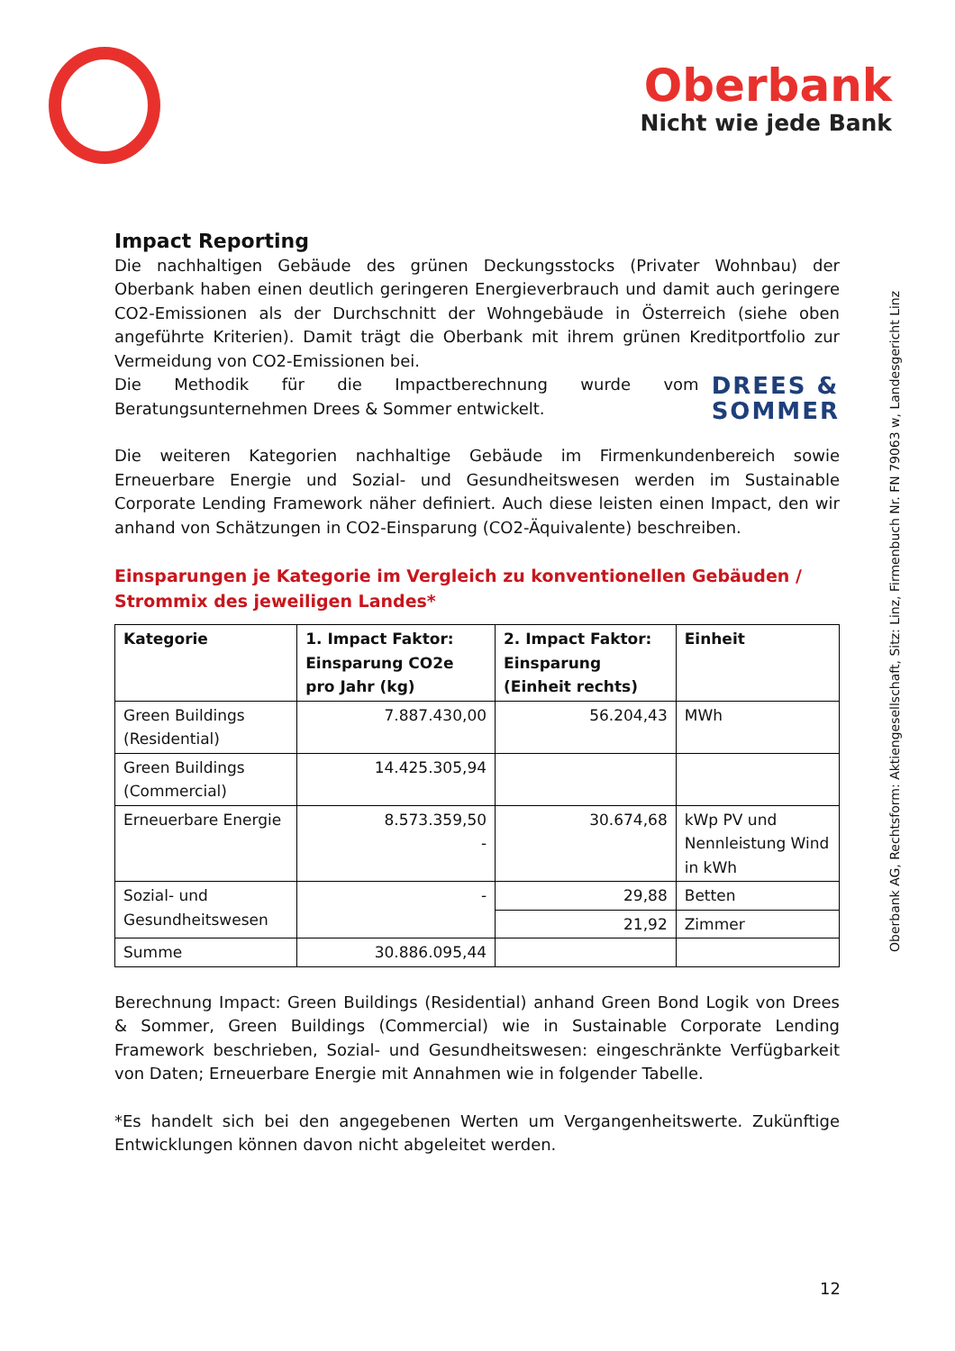Oberbank
Nicht wie jede Bank
Impact Reporting
Die nachhaltigen Gebäude des grünen Deckungsstocks (Privater Wohnbau) der Oberbank haben einen deutlich geringeren Energieverbrauch und damit auch geringere CO2-Emissionen als der Durchschnitt der Wohngebäude in Österreich (siehe oben angeführte Kriterien). Damit trägt die Oberbank mit ihrem grünen Kreditportfolio zur Vermeidung von CO2-Emissionen bei.
DREES &
SOMMER
Die Methodik für die Impactberechnung wurde vom Beratungsunternehmen Drees & Sommer entwickelt.
Die weiteren Kategorien nachhaltige Gebäude im Firmenkundenbereich sowie Erneuerbare Energie und Sozial- und Gesundheitswesen werden im Sustainable Corporate Lending Framework näher definiert. Auch diese leisten einen Impact, den wir anhand von Schätzungen in CO2-Einsparung (CO2-Äquivalente) beschreiben.
Einsparungen je Kategorie im Vergleich zu konventionellen Gebäuden / Strommix des jeweiligen Landes*
| Kategorie | 1. Impact Faktor: Einsparung CO2e pro Jahr (kg) | 2. Impact Faktor: Einsparung (Einheit rechts) | Einheit |
| --- | --- | --- | --- |
| Green Buildings (Residential) | 7.887.430,00 | 56.204,43 | MWh |
| Green Buildings (Commercial) | 14.425.305,94 | | |
| Erneuerbare Energie | 8.573.359,50 - | 30.674,68 | kWp PV und Nennleistung Wind in kWh |
| Sozial- und Gesundheitswesen | - | 29,88 | Betten |
| | | 21,92 | Zimmer |
| Summe | 30.886.095,44 | | |
Berechnung Impact: Green Buildings (Residential) anhand Green Bond Logik von Drees & Sommer, Green Buildings (Commercial) wie in Sustainable Corporate Lending Framework beschrieben, Sozial- und Gesundheitswesen: eingeschränkte Verfügbarkeit von Daten; Erneuerbare Energie mit Annahmen wie in folgender Tabelle.
*Es handelt sich bei den angegebenen Werten um Vergangenheitswerte. Zukünftige Entwicklungen können davon nicht abgeleitet werden.
Oberbank AG, Rechtsform: Aktiengesellschaft, Sitz: Linz, Firmenbuch Nr. FN 79063 w, Landesgericht Linz
12